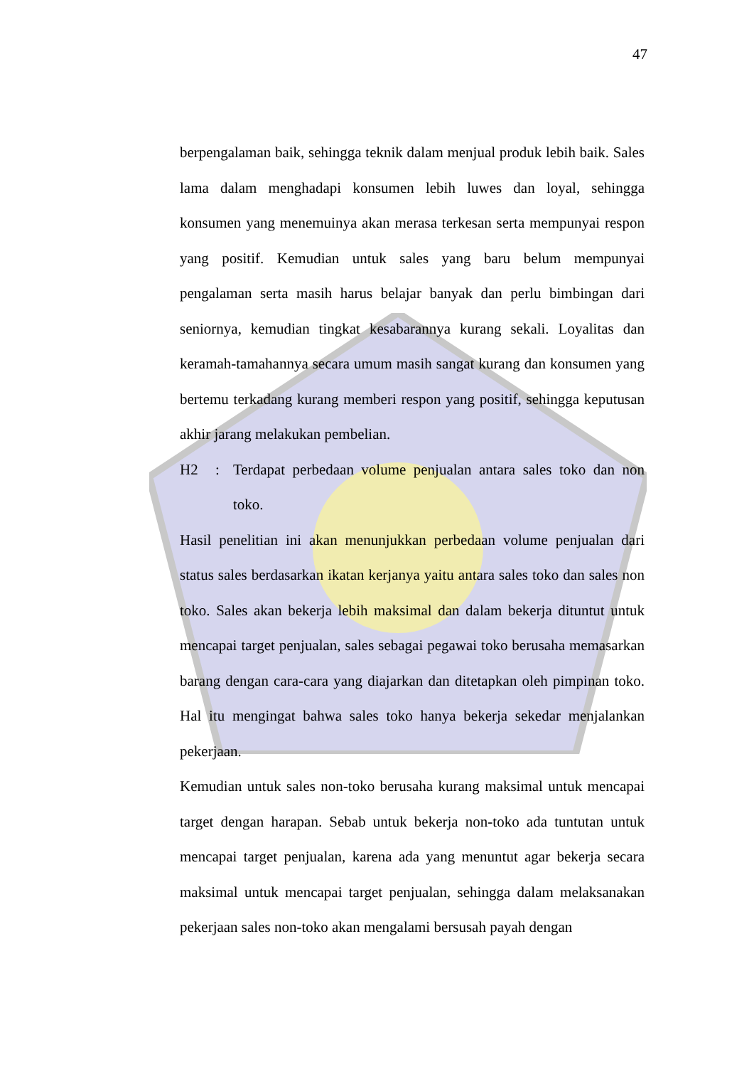47
berpengalaman baik, sehingga teknik dalam menjual produk lebih baik. Sales lama dalam menghadapi konsumen lebih luwes dan loyal, sehingga konsumen yang menemuinya akan merasa terkesan serta mempunyai respon yang positif. Kemudian untuk sales yang baru belum mempunyai pengalaman serta masih harus belajar banyak dan perlu bimbingan dari seniornya, kemudian tingkat kesabarannya kurang sekali. Loyalitas dan keramah-tamahannya secara umum masih sangat kurang dan konsumen yang bertemu terkadang kurang memberi respon yang positif, sehingga keputusan akhir jarang melakukan pembelian.
H2: Terdapat perbedaan volume penjualan antara sales toko dan non toko.
Hasil penelitian ini akan menunjukkan perbedaan volume penjualan dari status sales berdasarkan ikatan kerjanya yaitu antara sales toko dan sales non toko. Sales akan bekerja lebih maksimal dan dalam bekerja dituntut untuk mencapai target penjualan, sales sebagai pegawai toko berusaha memasarkan barang dengan cara-cara yang diajarkan dan ditetapkan oleh pimpinan toko. Hal itu mengingat bahwa sales toko hanya bekerja sekedar menjalankan pekerjaan.
Kemudian untuk sales non-toko berusaha kurang maksimal untuk mencapai target dengan harapan. Sebab untuk bekerja non-toko ada tuntutan untuk mencapai target penjualan, karena ada yang menuntut agar bekerja secara maksimal untuk mencapai target penjualan, sehingga dalam melaksanakan pekerjaan sales non-toko akan mengalami bersusah payah dengan